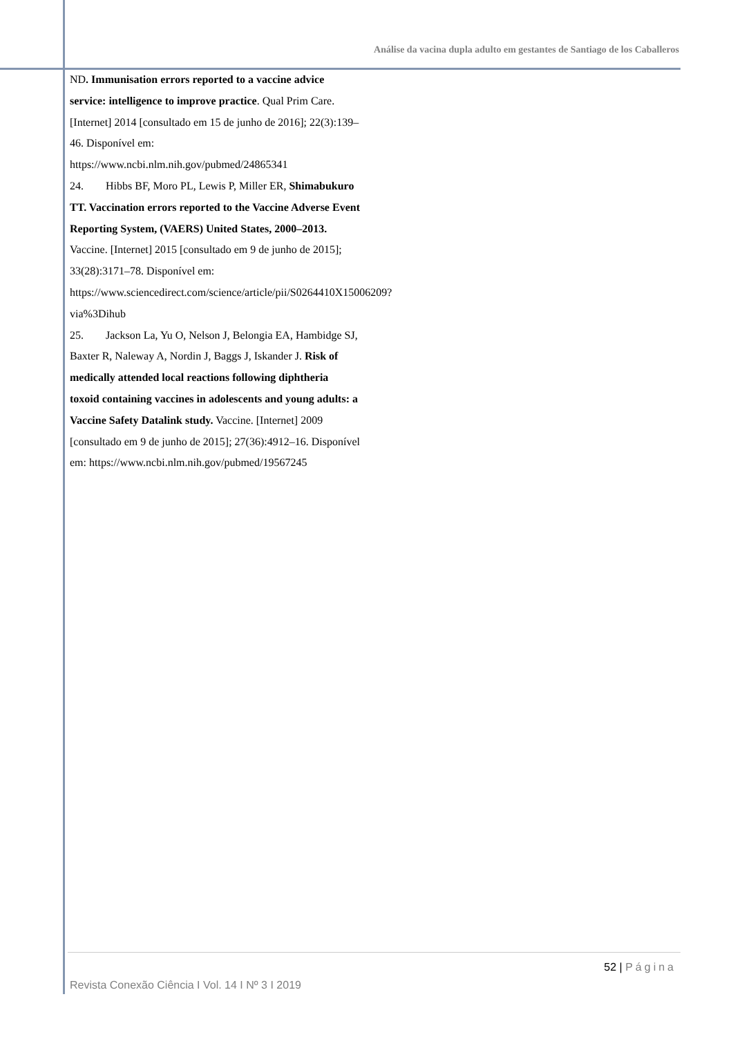Análise da vacina dupla adulto em gestantes de Santiago de los Caballeros
ND. Immunisation errors reported to a vaccine advice service: intelligence to improve practice. Qual Prim Care. [Internet] 2014 [consultado em 15 de junho de 2016]; 22(3):139–46. Disponível em: https://www.ncbi.nlm.nih.gov/pubmed/24865341
24. Hibbs BF, Moro PL, Lewis P, Miller ER, Shimabukuro TT. Vaccination errors reported to the Vaccine Adverse Event Reporting System, (VAERS) United States, 2000–2013. Vaccine. [Internet] 2015 [consultado em 9 de junho de 2015]; 33(28):3171–78. Disponível em: https://www.sciencedirect.com/science/article/pii/S0264410X15006209?via%3Dihub
25. Jackson La, Yu O, Nelson J, Belongia EA, Hambidge SJ, Baxter R, Naleway A, Nordin J, Baggs J, Iskander J. Risk of medically attended local reactions following diphtheria toxoid containing vaccines in adolescents and young adults: a Vaccine Safety Datalink study. Vaccine. [Internet] 2009 [consultado em 9 de junho de 2015]; 27(36):4912–16. Disponível em: https://www.ncbi.nlm.nih.gov/pubmed/19567245
52 | Página
Revista Conexão Ciência I Vol. 14 I Nº 3 I 2019